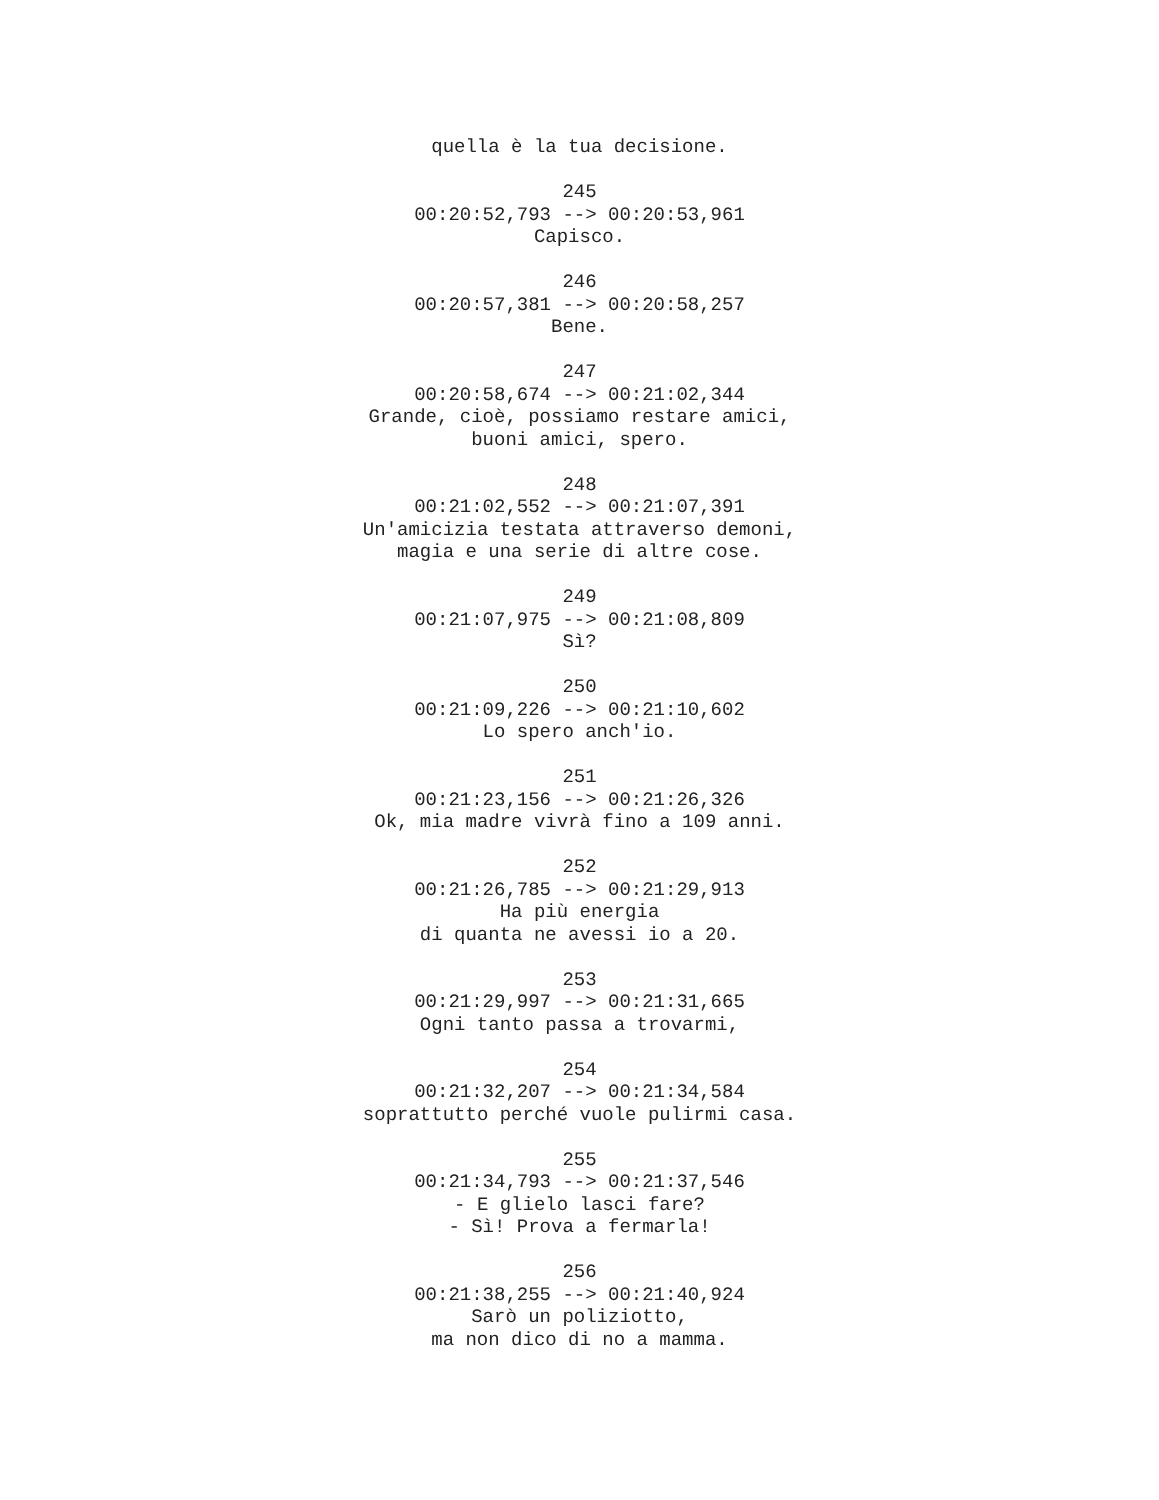quella è la tua decisione.
245
00:20:52,793 --> 00:20:53,961
Capisco.
246
00:20:57,381 --> 00:20:58,257
Bene.
247
00:20:58,674 --> 00:21:02,344
Grande, cioè, possiamo restare amici,
buoni amici, spero.
248
00:21:02,552 --> 00:21:07,391
Un'amicizia testata attraverso demoni,
magia e una serie di altre cose.
249
00:21:07,975 --> 00:21:08,809
Sì?
250
00:21:09,226 --> 00:21:10,602
Lo spero anch'io.
251
00:21:23,156 --> 00:21:26,326
Ok, mia madre vivrà fino a 109 anni.
252
00:21:26,785 --> 00:21:29,913
Ha più energia
di quanta ne avessi io a 20.
253
00:21:29,997 --> 00:21:31,665
Ogni tanto passa a trovarmi,
254
00:21:32,207 --> 00:21:34,584
soprattutto perché vuole pulirmi casa.
255
00:21:34,793 --> 00:21:37,546
- E glielo lasci fare?
- Sì! Prova a fermarla!
256
00:21:38,255 --> 00:21:40,924
Sarò un poliziotto,
ma non dico di no a mamma.